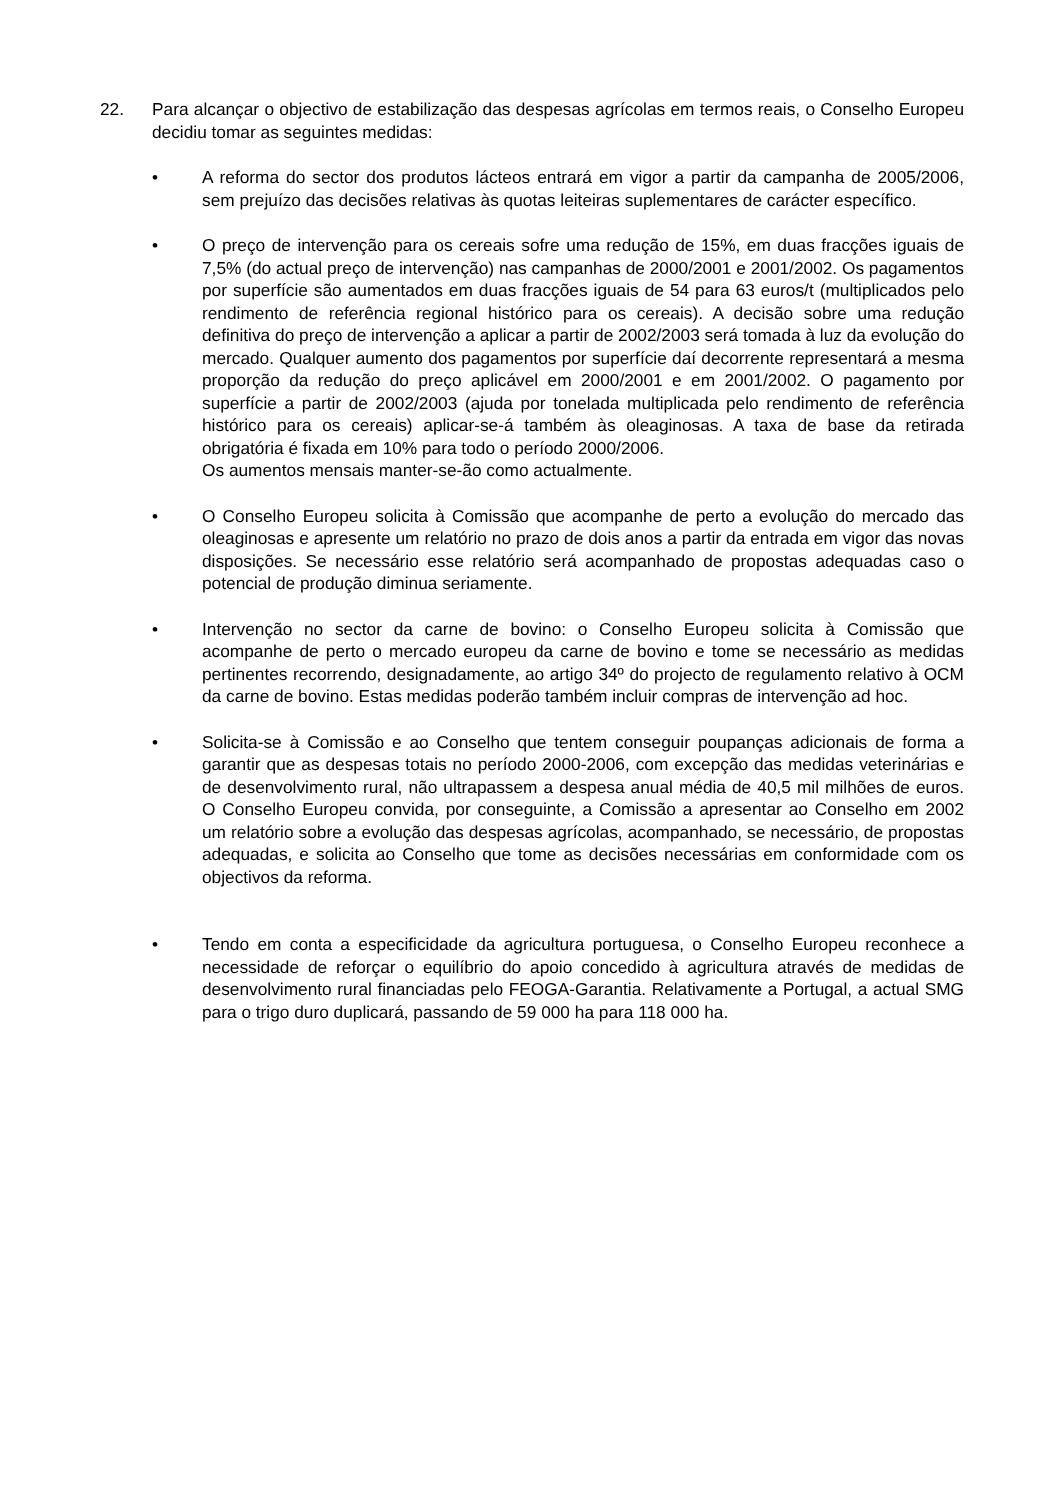22. Para alcançar o objectivo de estabilização das despesas agrícolas em termos reais, o Conselho Europeu decidiu tomar as seguintes medidas:
• A reforma do sector dos produtos lácteos entrará em vigor a partir da campanha de 2005/2006, sem prejuízo das decisões relativas às quotas leiteiras suplementares de carácter específico.
• O preço de intervenção para os cereais sofre uma redução de 15%, em duas fracções iguais de 7,5% (do actual preço de intervenção) nas campanhas de 2000/2001 e 2001/2002. Os pagamentos por superfície são aumentados em duas fracções iguais de 54 para 63 euros/t (multiplicados pelo rendimento de referência regional histórico para os cereais). A decisão sobre uma redução definitiva do preço de intervenção a aplicar a partir de 2002/2003 será tomada à luz da evolução do mercado. Qualquer aumento dos pagamentos por superfície daí decorrente representará a mesma proporção da redução do preço aplicável em 2000/2001 e em 2001/2002. O pagamento por superfície a partir de 2002/2003 (ajuda por tonelada multiplicada pelo rendimento de referência histórico para os cereais) aplicar-se-á também às oleaginosas. A taxa de base da retirada obrigatória é fixada em 10% para todo o período 2000/2006.
Os aumentos mensais manter-se-ão como actualmente.
• O Conselho Europeu solicita à Comissão que acompanhe de perto a evolução do mercado das oleaginosas e apresente um relatório no prazo de dois anos a partir da entrada em vigor das novas disposições. Se necessário esse relatório será acompanhado de propostas adequadas caso o potencial de produção diminua seriamente.
• Intervenção no sector da carne de bovino: o Conselho Europeu solicita à Comissão que acompanhe de perto o mercado europeu da carne de bovino e tome se necessário as medidas pertinentes recorrendo, designadamente, ao artigo 34º do projecto de regulamento relativo à OCM da carne de bovino. Estas medidas poderão também incluir compras de intervenção ad hoc.
• Solicita-se à Comissão e ao Conselho que tentem conseguir poupanças adicionais de forma a garantir que as despesas totais no período 2000-2006, com excepção das medidas veterinárias e de desenvolvimento rural, não ultrapassem a despesa anual média de 40,5 mil milhões de euros. O Conselho Europeu convida, por conseguinte, a Comissão a apresentar ao Conselho em 2002 um relatório sobre a evolução das despesas agrícolas, acompanhado, se necessário, de propostas adequadas, e solicita ao Conselho que tome as decisões necessárias em conformidade com os objectivos da reforma.
• Tendo em conta a especificidade da agricultura portuguesa, o Conselho Europeu reconhece a necessidade de reforçar o equilíbrio do apoio concedido à agricultura através de medidas de desenvolvimento rural financiadas pelo FEOGA-Garantia. Relativamente a Portugal, a actual SMG para o trigo duro duplicará, passando de 59 000 ha para 118 000 ha.